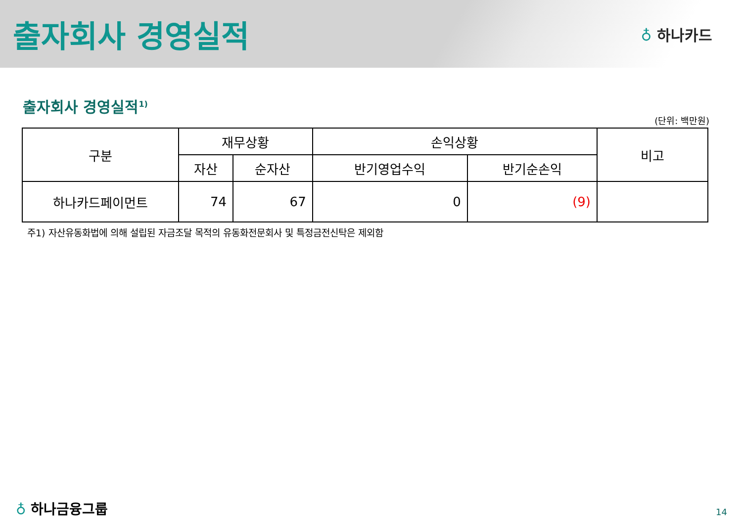출자회사 경영실적
♁ 하나카드
출자회사 경영실적<sup>1)</sup>
(단위: 백만원)
| 구분 | 재무상황 | | 손익상황 | | 비고 |
| --- | --- | --- | --- | --- | --- |
| | 자산 | 순자산 | 반기영업수익 | 반기순손익 | |
| 하나카드페이먼트 | 74 | 67 | 0 | (9) | |
주1) 자산유동화법에 의해 설립된 자금조달 목적의 유동화전문회사 및 특정금전신탁은 제외함
♁ 하나금융그룹 14